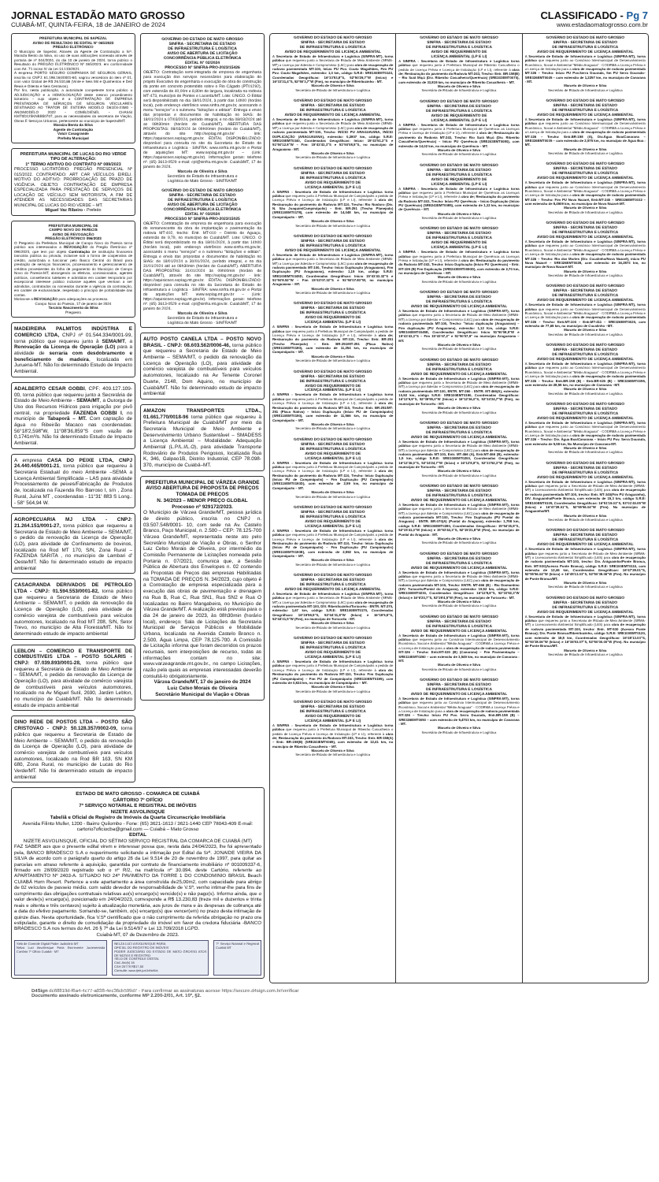JORNAL ESTADÃO MATO GROSSO
CUIABÁ-MT, QUINTA-FEIRA, 18 de JANEIRO de 2024
CLASSIFICADO - Pg 7
www.estadaomatogrosso.com.br
PREFEITURA MUNICIPAL DE SAPEZAL
AVISO DE RESULTADO DE EDITAL N° 065/2023
PREGÃO ELETRÔNICO
O Município de Sapezal, Através da Agente de Contratação a Srª. Maraiza Bento da Silva, no uso de suas atribuições nomeada através de portaria de nº 044/2024, do dia 10 de janeiro de 2024, torna público o Resultado do PREGÃO ELETRÔNICO Nº 065/2023. em conformidade com Art. 71 inciso IV da Lei 14.133/2021.
A empresa PORTO SEGURO COMPANHIA DE SEGUROS GERAIS, inscrita no CNPJ: 61.198.164/0001-60, sagrou vencedora do item nº 01, com valor Global de R$ 26.510,86 (Vinte e Seis Mil e Quinhentos e Dez Reais e Oitenta e Seis Centavos).
Por fim, nesta publicação, a autoridade competente torna público a ADJUDICAÇÃO e a HOMOLOGAÇÃO deste mesmo procedimento licitatório - cujo objeto é a CONTRATAÇÃO DE EMPRESA PRESTADORA DE SERVIÇOS DE SEGUROS VEICULARES DESTINADO AO TRATOR DE ESTEIRA MODELO D61EX-23M0 - ANO/MODELO 2022 - COMB.DIESEL - CHASSI KMT0D125KNBB50707, para as necessidades da secretaria de Viação, Obras E Serviços Urbanos, pertencente ao município de Sapezal/MT.
Maraiza Bento da Silva
Agente de Contratação
Valcir Casagrande
Prefeito Municipal
PREFEITURA MUNICIPAL DE LUCAS DO RIO VERDE
TIPO DE ALTERAÇÃO:
1º TERMO ADITIVO DO CONTRATO Nº 089/2023
PROCESSO LICITATÓRIO: PREGÃO PRESENCIAL Nº 015/2022. CONTRATADO: ART CAR VEÍCULOS EIRELI. MOTIVO DO ADITIVO: PRORROGAÇÃO DE PRAZO DE VIGÊNCIA. OBJETO: CONTRATAÇÃO DE EMPRESA ESPECIALIZADA PARA PRESTAÇÃO DE SERVIÇOS DE LOCAÇÃO DE VEÍCULO SEM MOTORISTA, A FIM DE ATENDER AS NECESSIDADES DAS SECRETARIAS MUNICIPAL DE LUCAS DO RIO VERDE – MT.
Miguel Vaz Ribeiro - Prefeito
PREFEITURA MUNICIPAL DE
CAMPO NOVO DO PARECIS
AVISO DE REVOGAÇÃO
PREGÃO ELETRÔNICO 096/2023
O Pregoeiro da Prefeitura Municipal de Campo Novo do Parecis torna público aos interessados a REVOGAÇÃO do Pregão Eletrônico nº 096/2023, que tem por objeto Contratação de instituição financeira bancária pública ou privada, inclusive sob a forma de cooperativa de crédito, autorizada a funcionar pelo Banco Central do Brasil para prestação de serviços financeiros, processamento e gerenciamento de créditos provenientes da folha de pagamento do Município de Campo Novo do Parecis-MT, abrangendo os efetivos, comissionados, agentes políticos, conselheiros tutelares e admitidos em caráter temporário por excepcional interesse público inclusive aqueles que venham a ser admitidos, contratados ou nomeados durante a vigência da contratação, em caráter de exclusividade, respeitado o princípio de portabilidade das contas.
Motiva-se a REVOGAÇÃO para adequações ao processo.
Campo Novo do Parecis, 17 de janeiro de 2024
Tarcísio Nascimento da Silva
Pregoeiro
MADEIREIRA PALMITOS INDÚSTRIA E COMERCIO LTDA, CNPJ nº 01.544.334/0001-99, torna público que requereu junto à SEMA/MT, a Renovação da Licença de Operação (LO) para a atividade de serraria com desdobramento e beneficiamento de madeira, localizada em Juruena-MT. Não foi determinado Estudo de Impacto Ambiental.
ADALBERTO CESAR GOBBI, CPF: 409.127.109-00, torna público que requereu junto a Secretária de Estado de Meio Ambiente - SEMA/MT, a Outorga de Uso dos Recursos Hídricos para irrigação por pivô central, na propriedade FAZENDA GOBBI I, no município de Tabaporã – MT. Com captação de água no Ribeirão Macaco nas coordenadas: 56°18'2,598"W, 11°08'36,859"S com vazão de 0,1741m³/s. Não foi determinado Estudo de Impacto Ambiental.
A empresa CASA DO PEIXE LTDA, CNPJ 24.440.465/0001-21, torna público que requereu à Secretaria Estadual do meio Ambiente –SEMA a Licença Ambiental Simplificada – LAS para atividade Processamento de peixes/Fabricação de Produtos de, localizada na Fazenda Rio Barroso I, s/n , Zona Rural, Juína MT , coordenadas - 11°31' 883 S Long.: - 58° 564,94 W.
AGROPECUARIA MJ LTDA - CNPJ: 21.264.151/0001-27, torna público que requereu a Secretaria de Estado de Meio Ambiente – SEMA/MT, o pedido da renovação da Licença de Operação (LO), para atividade de Confinamento de bovinos, localizado na Rod MT 170, S/N, Zona Rural – FAZENDA SARITA , no município de Lambari d' Oeste/MT. Não foi determinado estudo de impacto ambiental
CASAGRANDA DERIVADOS DE PETROLEO LTDA - CNPJ: 01.594.553/0001-82, torna público que requereu a Secretaria de Estado de Meio Ambiente – SEMA/MT, o pedido da renovação da Licença de Operação (LO), para atividade de comércio varejista de combustíveis para veículos automotores, localizado na Rod MT 208, S/N, Setor Trevo, no município de Alta Floresta/MT. Não foi determinado estudo de impacto ambiental
LEBLON – COMERCIO E TRANSPORTE DE COMBUSTIVEIS LTDA – POSTO SOLARIS - CNPJ: 07.039.893/0001-28, torna público que requereu a Secretaria de Estado de Meio Ambiente – SEMA/MT, o pedido da renovação da Licença de Operação (LO), para atividade de comércio varejista de combustíveis para veículos automotores, localizado na Av Miguel Sutil, 2690, Jardim Leblon, no município de Cuiabá/MT. Não foi determinado estudo de impacto ambiental
DINO REDE DE POSTOS LTDA – POSTO SÃO CRISTOVAO - CNPJ: 50.128.357/0002-09, torna público que requereu a Secretaria de Estado de Meio Ambiente – SEMA/MT, o pedido da renovação da Licença de Operação (LO), para atividade de comércio varejista de combustíveis para veículos automotores, localizado na Rod BR 163, SN KM 680, Zona Rural, no município de Lucas do Rio Verde/MT. Não foi determinado estudo de impacto ambiental
GOVERNO DO ESTADO DE MATO GROSSO
SINFRA - SECRETARIA DE ESTADO
DE INFRAESTRUTURA E LOGÍSTICA
AVISO DE ABERTURA DE LICITAÇÃO
CONCORRÊNCIA PÚBLICA ELETRÔNICA
EDITAL N° 02/2024
PROCESSO Nº SINFRA-PRO-2023/15426
OBJETO: Contratação semi-integrada de empresa de engenharia para execução dos serviços necessários para elaboração do projeto Executivo de engenharia e execução de obra de construção da ponte em concreto protendido sobre o Rio Cágado (PT01292), com extensão de 40,00m e 8,80m de largura, localizada na rodovia MT-473, município de Pontes e Lacerda/MT. Lote: ÚNICO. O Edital será disponibilizado no dia 18/01/2024, à partir das 14h00 (horário local), pelo endereço eletrônico www.sinfra.mt.gov.br, acessando o menu "serviços" e o submenu "licitações e editais". Entrega e envio das propostas e documentos de habilitação no SIAG: de 18/01/2024 a 07/03/2024, período integral, e no dia 08/03/2024 até as 08h30min (horário de Cuiabá/MT). ABERTURA DAS PROPOSTAS: 08/03/2024 às 09h00min (horário de Cuiabá/MT), através do site http://seplag.mt.gov.br/ - link: https://aquisicoes.seplag.mt.gov.br. EDITAL DISPONIBILIZADO: disponível para consulta no site da Secretaria de Estado de Infraestrutura e Logística - SINFRA: www.sinfra.mt.gov.br e Portal de aquisições MT: www.seplag.mt.gov.br – (Link: https://aquisicoes.seplag.mt.gov.br). Informações gerais: telefone nº. (65) 3613-0529 e-mail: cpl@sinfra.mt.gov.br. Cuiabá/MT, 17 de janeiro de 2024.
Marcelo de Oliveira e Silva
Secretário de Estado de Infraestrutura e
Logística de Mato Grosso - SINFRA/MT
GOVERNO DO ESTADO DE MATO GROSSO
SINFRA - SECRETARIA DE ESTADO
DE INFRAESTRUTURA E LOGÍSTICA
AVISO DE ABERTURA DE LICITAÇÃO
CONCORRÊNCIA PÚBLICA ELETRÔNICA
EDITAL N° 03/2024
PROCESSO Nº SINFRA-PRO-2023/15025
OBJETO: Contratação de empresa de engenharia para execução do remanescente da obra de implantação e pavimentação da rodovia MT-402, trecho: Entr. MT-010 – Distrito de Aguaçu, extensão de 9,79, no município de Cuiabá/MT. Lote: ÚNICO. O Edital será disponibilizado no dia 18/01/2024, à partir das 14h00 (horário local), pelo endereço eletrônico www.sinfra.mt.gov.br, acessando o menu "serviços" e o submenu "licitações e editais". Entrega e envio das propostas e documentos de habilitação no SIAG: de 18/01/2024 a 30/01/2024, período integral, e no dia 31/01/2024 até as 08h30min (horário de Cuiabá/MT). ABERTURA DAS PROPOSTAS: 31/01/2024 às 09h00min (horário de Cuiabá/MT), através do site http://seplag.mt.gov.br/ - link: https://aquisicoes.seplag.mt.gov.br. EDITAL DISPONIBILIZADO: disponível para consulta no site da Secretaria de Estado de Infraestrutura e Logística - SINFRA: www.sinfra.mt.gov.br e Portal de aquisições MT: www.seplag.mt.gov.br – (Link: https://aquisicoes.seplag.mt.gov.br). Informações gerais: telefone nº. (65) 3613-0529 e-mail: cpl@sinfra.mt.gov.br. Cuiabá/MT, 17 de janeiro de 2024.
Marcelo de Oliveira e Silva
Secretário de Estado de Infraestrutura e
Logística de Mato Grosso - SINFRA/MT
AUTO POSTO CANELA LTDA – POSTO NOVO BRASIL - CNPJ: 08.603.562/0006-46, torna público que requereu a Secretaria de Estado de Meio Ambiente – SEMA/MT, o pedido da renovação da Licença de Operação (LO), para atividade de comércio varejista de combustíveis para veículos automotores, localizado na Av Tenente Coronel Duarte, 2148, Dom Aquino, no município de Cuiabá/MT. Não foi determinado estudo de impacto ambiental
AMAZON TRANSPORTES LTDA., 01.661.770/0018-96 torna público que requereu à Prefeitura Municipal de Cuiabá/MT por meio da Secretaria Municipal de Meio Ambiente e Desenvolvimento Urbano Sustentável – SMADESS a Licença Ambiental – Modalidade: Adequação Ambiental (L.P/L.I/L.O), para atividade Transporte Rodoviário de Produtos Perigosos, localizada Rua K, 346, Galpao1B, Distrito Industrial, CEP 78.098-370, município de Cuiabá–MT.
PREFEITURA MUNICIPAL DE VÁRZEA GRANDE
AVISO ABERTURA DE PROPOSTA DE PREÇOS
TOMADA DE PREÇOS
N. 34/2023 – MENOR PREÇO GLOBAL
Processo nº 929172/2023.
O Município de Várzea Grande/MT, pessoa jurídica de direito público, inscrita no CNPJ n. 03.507.548/0001- 10, com sede na Av. Castelo Branco, Paço Municipal, n. 2.500 – CEP: 78.125-700 Várzea Grande/MT, representada neste ato pelo Secretário Municipal de Viação e Obras, o Senhor Luiz Celso Morais de Oliveira, por intermédio da Comissão Permanente de Licitações nomeada pela Portaria n. 07/2021, comunica que, a Sessão Pública de Abertura dos Envelopes n. 02 contendo as Propostas de Preços das empresas Habilitadas na TOMADA DE PREÇOS N. 34/2023, cujo objeto é a Contratação de empresa especializada para a execução das obras de pavimentação e drenagem na Rua B, Rua C, Rua SN1, Rua SN2 e Rua O localizadas no Bairro Mangabeira, no Município de Várzea Grande/MT. A realização está prevista para o dia 24 de janeiro de 2023, às 08h30min (horário local), endereço: Sala de Licitações da Secretaria Municipal de Serviços Públicos e Mobilidade Urbana, localizada na Avenida Castelo Branco n. 2.500, Água Limpa, CEP 78.125-700. A Comissão de Licitação informa que foram decorridos os prazos recursais, sem interposições de recurso, todas as informações contam no site: www.varzeagrande.mt.gov.br., no campo Licitações, razão pela quais as empresas interessadas deverão consultá-lo obrigatoriamente.
Várzea Grande/MT, 17 de janeiro de 2024
Luiz Celso Morais de Oliveira
Secretário Municipal de Viação e Obras
ESTADO DE MATO GROSSO - COMARCA DE CUIABÁ
CÁRTORIO 7º OFÍCIO
7º SERVIÇO NOTARIAL E REGISTRAL DE IMÓVEIS
NIZETE ASVOLINSQUE
Tabeliã e Oficial de Registro de Imóveis da Quarta Circunscrição Imobiliária
Avenida Filinto Muller, 1200 - Bairro Quilombo - Fone: (65) 3621-1613 / 3621-1440 CEP 78043-409 E-mail: cartorio7oficiocba@gmail.com — Cuiabá – Mato Grosso
EDITAL
NIZETE ASVOLINSQUE, OFICIAL DO SÉTIMO SERVIÇO REGISTRAL DA COMARCA DE CUIABÁ (MT)
FAZ SABER aos que o presente edital virem e interessar possa que, nesta data 24/04/2023, lhe foi apresentado pela, BANCO BRADESCO S.A o requerimento solicitando a intimação por Edital da Srª. JONAIDE VIEIRA DA SILVA de acordo com o parágrafo quarto do artigo 26 da Lei 9.514 de 20 de novembro de 1997, para quitar as parcelas em atraso referente à aquisição, garantida por contrato de financiamento imobiliário nº 001009337-6, firmado em 28/09/2020 registrado sob o nº R/2, na matrícula nº 30.094, deste Cartório, referente ao APARTAMENTO Nº 2403-A. SITUADO NO 24º PAVIMENTO DA TORRE 1 DO CONDOMINIO BRASIL Beach CUIABÁ Horn Resort. Pertence a este apartamento a área construída de25,00m2, com capacidade para abrigo de 02 veículos de passeio médio. com saldo devedor de responsabilidade de V.Sª, venho intimar-lhe para fins de cumprimento das obrigações contratuais relativas ao(s) encargo(s) vencido(s) e não pago(s). Informo ainda, que o valor deste(s) encargo(s), posicionado em 24/04/2023, corresponde a R$ 13.230,83 (treze mil e duzentos e trinta reais e oitenta e três centavos) sujeito à atualização monetária, aos juros de mora e às despesas de cobrança até a data do efetivo pagamento. Somando-se, também, o(s) encargo(s) que vencer(em) no prazo desta intimação de quinze dias. Nesta oportunidade, fica V.Sª cientificado que o não cumprimento da referida obrigação no prazo ora estipulado, garante o direito de consolidação da propriedade do imóvel em favor da credora fiduciária -BANCO BRADESCO S.A nos termos do Art. 26 § 7º da Lei 9.514/97 e Lei 13.709/2018 LGPD.
Cuiabá-MT, 07 de Dezembro de 2023.
Selo de Controle Digital Poder Judiciário MT
Nelza Luci Asvolinsque Faria Escrevente Juramentada Cartório 7º Ofício Cuiabá - MT
NELZA LUCI ASVOLINSQUE FARIA
OFICIAL DO REGISTRO DE IMÓVEIS
PODER JUDICIÁRIO DO ESTADO DE MATO GROSSO ATOS DE NOTAS E REGISTRO
SELO DE CONTROLE DIGITAL
Cod. Ato(s) 16
CAH 25778 R$17,50
Consulte: www.tjmt.jus.br/selos
7º Serviço Notarial e Registral Cuiabá MT
GOVERNO DO ESTADO DE MATO GROSSO
SINFRA - SECRETARIA DE ESTADO
DE INFRAESTRUTURA E LOGÍSTICA
AVISO DE REQUERIMENTO DE LICENÇA AMBIENTAL
A Secretaria de Estado de Infraestrutura e Logística (SINFRA-MT), torna público que requereu junto a Secretaria de Estado de Meio Ambiente (SEMA-MT) a Licença por Adesão e Compromisso (LAC) para obra de recuperação de rodovia pavimentada MT-100, Início PU Pov. Couto Magalhães, Fim PU Pov. Couto Magalhães, extensão: 1,0 km, código S.R.E: SRE100EMT0143, Coordenadas Geográficas: 16°33'53,8"S, 52°50'29,7"W (Início) e 16°33'31,4"S, 52°50'3,7"W (Fim), no município de Ribeirãozinho - MT.
Marcelo de Oliveira e Silva
Secretário de Estado de Infraestrutura e Logística
GOVERNO DO ESTADO DE MATO GROSSO
SINFRA - SECRETARIA DE ESTADO
DE INFRAESTRUTURA E LOGÍSTICA
AVISO DE REQUERIMENTO DE LICENÇA AMBIENTAL
A Secretaria de Estado de Infraestrutura e Logística (SINFRA-MT), torna público que requereu junto a Secretaria de Estado de Meio Ambiente (SEMA-MT) a Licença por Adesão e Compromisso (LAC) para obra de recuperação de rodovia pavimentada MT-100, Trecho: INÍCIO PU ARAGUAIANA, INÍCIO DUPLICAÇÃO (ARAGUAIANA), extensão: 0,2807 km, código S.R.E: SRE100EMT0340, Coordenadas Geográficas: Início: 15°43'51.2"S e 51°50'12.8"W – Fim: 15°43'43,3"S e 51°50'08,5"S, no município de Araguaiana - MT.
Marcelo de Oliveira e Silva
Secretário de Estado de Infraestrutura e Logística
GOVERNO DO ESTADO DE MATO GROSSO
SINFRA - SECRETARIA DE ESTADO
DE INFRAESTRUTURA E LOGÍSTICA
AVISO DE REQUERIMENTO DE
LICENÇA AMBIENTAL (LP E LI)
A SINFRA - Secretaria de Estado de Infraestrutura e Logística torna público que requereu junto à Prefeitura Municipal de Campinápolis o pedido de Licença Prévia e Licença de Instalação (LP e LI), referente à obra de; Restauração do pavimento da Rodovia MT-110, Trecho: Rio Noidoro (Div. N. São Joaquim/Campinápolis) – Entr. BR-251 (Trecho Planejado) (SRE110EMT0178), com extensão de 14,048 km, no município de Campinápolis – MT.
Marcelo de Oliveira e Silva
Secretário de Estado de Infraestrutura e Logística
GOVERNO DO ESTADO DE MATO GROSSO
SINFRA - SECRETARIA DE ESTADO
DE INFRAESTRUTURA E LOGÍSTICA
AVISO DE REQUERIMENTO DE LICENÇA AMBIENTAL
A Secretaria de Estado de Infraestrutura e Logística (SINFRA-MT), torna público que requereu junto a Secretaria de Estado de Meio Ambiente (SEMA-MT) a Licença por Adesão e Compromisso (LAC) para obra de recuperação de rodovia pavimentada MT-100, Trecho: Início Duplicação (Araguaiana), Fim Duplicação (PU Araguaiana), extensão: 1,15 km, código S.R.E: SRE100EMT0345D, Coordenadas Geográficas: Início 15°43'43.32"S e 51°50'8.52"W – Fim 15°43'07.32"S e 51°50'07.80"W, no município Araguaiana – MT.
Marcelo de Oliveira e Silva
Secretário de Estado de Infraestrutura e Logística
GOVERNO DO ESTADO DE MATO GROSSO
SINFRA - SECRETARIA DE ESTADO
DE INFRAESTRUTURA E LOGÍSTICA
AVISO DE REQUERIMENTO DE
LICENÇA AMBIENTAL (LP E LI)
A SINFRA - Secretaria de Estado de Infraestrutura e Logística torna público que requereu junto à Prefeitura Municipal de Campinápolis o pedido de Licença Prévia e Licença de Instalação (LP e LI), referente à obra de; Restauração do pavimento da Rodovia MT-110, Trecho: Entr. BR-251 (Trecho Planejado) – Entr. BR-251/MT-251 (Placa Nativa) (SRE110EMT0180), com extensão de 11,254 km, no município de Campinápolis – MT.
Marcelo de Oliveira e Silva
Secretário de Estado de Infraestrutura e Logística
GOVERNO DO ESTADO DE MATO GROSSO
SINFRA - SECRETARIA DE ESTADO
DE INFRAESTRUTURA E LOGÍSTICA
AVISO DE REQUERIMENTO DE
LICENÇA AMBIENTAL (LP E LI)
A SINFRA - Secretaria de Estado de Infraestrutura e Logística torna público que requereu junto à Prefeitura Municipal de Campinápolis o pedido de Licença Prévia e Licença de Instalação (LP e LI), referente à obra de; Restauração do pavimento da Rodovia MT-110, Trecho: Entr. BR-251/MT-251 (Placa Nativa) – Início Duplicação (Início PU de Campinápolis) (SRE110EMT0190), com extensão de 11,566 km, no município de Campinápolis – MT.
Marcelo de Oliveira e Silva
Secretário de Estado de Infraestrutura e Logística
GOVERNO DO ESTADO DE MATO GROSSO
SINFRA - SECRETARIA DE ESTADO
DE INFRAESTRUTURA E LOGÍSTICA
AVISO DE REQUERIMENTO DE
LICENÇA AMBIENTAL (LP E LI)
A SINFRA - Secretaria de Estado de Infraestrutura e Logística torna público que requereu junto à Prefeitura Municipal de Campinápolis o pedido de Licença Prévia e Licença de Instalação (LP e LI), referente à obra de; Restauração do pavimento da Rodovia MT-110, Trecho: Início Duplicação (Início PU de Campinápolis) – Fim Duplicação (PU Campinápolis) (SRE110EMT0193D), com extensão de 2,59 km, no município de Campinápolis – MT.
Marcelo de Oliveira e Silva
Secretário de Estado de Infraestrutura e Logística
GOVERNO DO ESTADO DE MATO GROSSO
SINFRA - SECRETARIA DE ESTADO
DE INFRAESTRUTURA E LOGÍSTICA
AVISO DE REQUERIMENTO DE
LICENÇA AMBIENTAL (LP E LI)
A SINFRA - Secretaria de Estado de Infraestrutura e Logística torna público que requereu junto à Prefeitura Municipal de Campinápolis o pedido de Licença Prévia e Licença de Instalação (LP e LI), referente à obra de; Restauração do pavimento da Rodovia MT-110, Trecho: Início Duplicação (Início PU de Campinápolis) – Fim Duplicação (PU Campinápolis) (SRE110EMT0193E), com extensão de 2,592 km, no município de Campinápolis – MT.
Marcelo de Oliveira e Silva
Secretário de Estado de Infraestrutura e Logística
GOVERNO DO ESTADO DE MATO GROSSO
SINFRA - SECRETARIA DE ESTADO
DE INFRAESTRUTURA E LOGÍSTICA
AVISO DE REQUERIMENTO DE LICENÇA AMBIENTAL
A Secretaria de Estado de Infraestrutura e Logística (SINFRA-MT), torna público que requereu junto a Secretaria de Estado de Meio Ambiente (SEMA-MT) a Licença por Adesão e Compromisso (LAC) para obra de recuperação de rodovia pavimentada MT-100, DIV. Ribeirãozinho/Torixoréu - ENTR. MT-270, extensão: 1,67 km, código S.R.E: SRE100EMT0170, Coordenadas Geográficas: 16°19'59,5"S, 52°44'31,8"W (Início) e 16°19'5,5"S, 52°44'31,5"W (Fim), no município de Torixoréu - MT.
Marcelo de Oliveira e Silva
Secretário de Estado de Infraestrutura e Logística
GOVERNO DO ESTADO DE MATO GROSSO
SINFRA - SECRETARIA DE ESTADO
DE INFRAESTRUTURA E LOGÍSTICA
AVISO DE REQUERIMENTO DE
LICENÇA AMBIENTAL (LP E LI)
A SINFRA - Secretaria de Estado de Infraestrutura e Logística torna público que requereu junto à Prefeitura Municipal de Campinápolis o pedido de Licença Prévia e Licença de Instalação (LP e LI), referente à obra de; Restauração do pavimento da Rodovia MT-110, Trecho: Fim Duplicação (PU Campinápolis) – Fim PU de Campinápolis (SRE110EMT0195), com extensão de 0,824 km, no município de Campinápolis – MT.
Marcelo de Oliveira e Silva
Secretário de Estado de Infraestrutura e Logística
GOVERNO DO ESTADO DE MATO GROSSO
SINFRA - SECRETARIA DE ESTADO
DE INFRAESTRUTURA E LOGÍSTICA
AVISO DE REQUERIMENTO DE
LICENÇA AMBIENTAL (LP E LI)
A SINFRA - Secretaria de Estado de Infraestrutura e Logística torna público que requereu junto à Prefeitura Municipal de Ribeirão Cascalheira o pedido de Licença Prévia e Licença de Instalação (LP e LI), referente à obra de; Restauração do pavimento da Rodovia MT-243, Trecho: Entr. BR-158(A) – Entr. BR-158(B) (SRE243EMT0065), com extensão de 12,41 km, no município de Ribeirão Cascalheira – MT.
Marcelo de Oliveira e Silva
Secretário de Estado de Infraestrutura e Logística
GOVERNO DO ESTADO DE MATO GROSSO
SINFRA - SECRETARIA DE ESTADO
DE INFRAESTRUTURA E LOGÍSTICA
AVISO DE REQUERIMENTO DE
LICENÇA AMBIENTAL (LP E LI)
A SINFRA - Secretaria de Estado de Infraestrutura e Logística torna público que requereu junto à Prefeitura Municipal de Ribeirão Cascalheira o pedido de Licença Prévia e Licença de Instalação (LP e LI), referente à obra de; Restauração do pavimento da Rodovia MT-243, Trecho: Entr. BR-158(B) – Rio Suiá Miçú (Div. Ribeirão Cascalheira/Querência) (SRE243EMT0070), com extensão de 33,819 km, no município de Ribeirão Cascalheira – MT.
Marcelo de Oliveira e Silva
Secretário de Estado de Infraestrutura e Logística
GOVERNO DO ESTADO DE MATO GROSSO
SINFRA - SECRETARIA DE ESTADO
DE INFRAESTRUTURA E LOGÍSTICA
AVISO DE REQUERIMENTO DE
LICENÇA AMBIENTAL (LP E LI)
A SINFRA - Secretaria de Estado de Infraestrutura e Logística torna público que requereu junto à Prefeitura Municipal de Querência as Licenças Prévia e Licença de Instalação (LP e LI), referente à obra de; Restauração do pavimento da Rodovia MT-243, Trecho: Rio Suiá Miçú (Div. Ribeirão Cascalheira/Querência) – Início PU Querência (SRE243EMT0080), com extensão de 14,02 km, no município de Querência – MT.
Marcelo de Oliveira e Silva
Secretário de Estado de Infraestrutura e Logística
GOVERNO DO ESTADO DE MATO GROSSO
SINFRA - SECRETARIA DE ESTADO
DE INFRAESTRUTURA E LOGÍSTICA
AVISO DE REQUERIMENTO DE
LICENÇA AMBIENTAL (LP E LI)
A SINFRA - Secretaria de Estado de Infraestrutura e Logística torna público que requereu junto à Prefeitura Municipal de Querência as Licenças Prévia e Instalação (LP e LI), referente à obra de; Restauração do pavimento da Rodovia MT-243, Trecho: Início PU Querência – Início Duplicação (Início PU Querência) (SRE243EMT0085), com extensão de 1,32 km, no município de Querência – MT.
Marcelo de Oliveira e Silva
Secretário de Estado de Infraestrutura e Logística
GOVERNO DO ESTADO DE MATO GROSSO
SINFRA - SECRETARIA DE ESTADO
DE INFRAESTRUTURA E LOGÍSTICA
AVISO DE REQUERIMENTO DE
LICENÇA AMBIENTAL (LP E LI)
A SINFRA - Secretaria de Estado de Infraestrutura e Logística torna público que requereu junto à Prefeitura Municipal de Querência as Licenças Prévia e Instalação (LP e LI), referente à obra de; Restauração do pavimento da Rodovia MT-243, Trecho: Início Duplicação (Início PU Querência) – Entr. MT-109 (B) Fim Duplicação (SRE243EMT0090D), com extensão de 2,70 km, no município de Querência – MT.
Marcelo de Oliveira e Silva
Secretário de Estado de Infraestrutura e Logística
GOVERNO DO ESTADO DE MATO GROSSO
SINFRA - SECRETARIA DE ESTADO
DE INFRAESTRUTURA E LOGÍSTICA
AVISO DE REQUERIMENTO DE LICENÇA AMBIENTAL
A Secretaria de Estado de Infraestrutura e Logística (SINFRA-MT), torna público que requereu junto a Secretaria de Estado de Meio Ambiente (SEMA-MT) a Licença por Adesão e Compromisso (LAC) para obra de recuperação de rodovia pavimentada MT-100, Trecho: "Início duplicação (Araguaiana) – Fim duplicação (PU Araguaiana), extensão: 1,12 Km, código S.R.E: SRE100EMT0345E, Coordenadas Geográficas: Início 51°50'08,5"W e 15°43'43,3"S – Fim 15°43'07,2" e 51°50'07,9" no município Araguaiana – MT.
Marcelo de Oliveira e Silva
Secretário de Estado de Infraestrutura e Logística
GOVERNO DO ESTADO DE MATO GROSSO
SINFRA - SECRETARIA DE ESTADO
DE INFRAESTRUTURA E LOGÍSTICA
AVISO DE REQUERIMENTO DE LICENÇA AMBIENTAL
A Secretaria de Estado de Infraestrutura e Logística (SINFRA-MT), torna público que requereu junto a Secretaria de Estado de Meio Ambiente (SEMA-MT) a Licença por Adesão e Compromisso (LAC) para obra de recuperação de rodovia pavimentada MT-100, ENTR. MT-260 - ENTR. MT-466(A), extensão: 10,92 km, código S.R.E: SRE100EMT0190, Coordenadas Geográficas: 16°12'9,9"S, 52°39'55,0"W (Início) e 16°12'36,0"S, 52°34'24,7"W (Fim), no município de Torixoréu - MT.
Marcelo de Oliveira e Silva
Secretário de Estado de Infraestrutura e Logística
GOVERNO DO ESTADO DE MATO GROSSO
SINFRA - SECRETARIA DE ESTADO
DE INFRAESTRUTURA E LOGÍSTICA
AVISO DE REQUERIMENTO DE LICENÇA AMBIENTAL
A Secretaria de Estado de Infraestrutura e Logística (SINFRA-MT), torna público que requereu junto a Secretaria de Estado de Meio Ambiente (SEMA-MT) a Licença por Adesão e Compromisso (LAC) para obra de recuperação de rodovia pavimentada MT-100, Entr. MT-466 (A), Entr.MT-466 (B), extensão: 1,5 km, código S.R.E: SRE100EMT0200, Coordenadas Geográficas: 16°12'36,0"S, 52°34'24,7"W (Início) e 16°12'8,8"S, 52°33'52,3"W (Fim), no município de Torixoréu - MT.
Marcelo de Oliveira e Silva
Secretário de Estado de Infraestrutura e Logística
GOVERNO DO ESTADO DE MATO GROSSO
SINFRA - SECRETARIA DE ESTADO
DE INFRAESTRUTURA E LOGÍSTICA
AVISO DE REQUERIMENTO DE LICENÇA AMBIENTAL
A Secretaria de Estado de Infraestrutura e Logística (SINFRA-MT), torna público que requereu junto a Secretaria de Estado de Meio Ambiente (SEMA-MT) a Licença por Adesão e Compromisso (LAC) para obra de recuperação de rodovia pavimentada MT-100, Trecho: Fim Duplicação (PU Pontal do Araguaia) - ENTR. BR-070(A) (Pontal do Araguaia), extensão: 1,758 km, código S.R.E: SRE100EMT0280, Coordenadas Geográficas: 15°54'35,9"S, 52°15'41,0"W (Início) e 15°53'44,3"S, 52°15'21,8"W (Fim), no município de Pontal do Araguaia - MT.
Marcelo de Oliveira e Silva
Secretário de Estado de Infraestrutura e Logística
GOVERNO DO ESTADO DE MATO GROSSO
SINFRA - SECRETARIA DE ESTADO
DE INFRAESTRUTURA E LOGÍSTICA
AVISO DE REQUERIMENTO DE LICENÇA AMBIENTAL
A Secretaria de Estado de Infraestrutura e Logística (SINFRA-MT), torna público que requereu junto a Secretaria de Estado de Meio Ambiente (SEMA-MT) a Licença por Adesão e Compromisso (LAC) para obra de recuperação de rodovia pavimentada MT-100, Trecho: ENTR. MT-466 (B) - Rio Diamantino (DIV. Torixoréu/Pontal do Araguaia), extensão: 19,52 km, código S.R.E: SRE100EMT0230, Coordenadas Geográficas: 16°12'8,8"S, 52°33'52,3"W (Início) e 16°6'20,7"S, 52°29'4,5"W (Fim), no município de Torixoréu - MT.
Marcelo de Oliveira e Silva
Secretário de Estado de Infraestrutura e Logística
GOVERNO DO ESTADO DE MATO GROSSO
SINFRA - SECRETARIA DE ESTADO
DE INFRAESTRUTURA E LOGÍSTICA
AVISO DE REQUERIMENTO DE LICENÇA AMBIENTAL
A Secretaria de Estado de Infraestrutura e Logística (SINFRA-MT), torna público que requereu junto ao Consórcio Intermunicipal de Desenvolvimento Econômico, Social e Ambiental "Médio Araguaia" - CODEMA a Licença Prévia e a Licença de Instalação para a obra de recuperação de rodovia pavimentada MT-326 – Trecho: Entr.MT-020 (B) (Canarana) – Fim Pavimentação – SRE110EMT0260 – com extensão de 3,549 km, no município de Canarana - MT.
Marcelo de Oliveira e Silva
Secretário de Estado de Infraestrutura e Logística
GOVERNO DO ESTADO DE MATO GROSSO
SINFRA - SECRETARIA DE ESTADO
DE INFRAESTRUTURA E LOGÍSTICA
AVISO DE REQUERIMENTO DE LICENÇA AMBIENTAL
A Secretaria de Estado de Infraestrutura e Logística (SINFRA-MT), torna público que requereu junto ao Consórcio Intermunicipal de Desenvolvimento Econômico, Social e Ambiental "Médio Araguaia" - CODEMA a Licença Prévia e a Licença de Instalação para a obra de recuperação de rodovia pavimentada MT-326 – Trecho: Início PU Pov. Serra Dourada, Entr.BR-158 (B) – SRE326EMT0050 – com extensão de 9,4703 km, no município de Canarana - MT.
Marcelo de Oliveira e Silva
Secretário de Estado de Infraestrutura e Logística
GOVERNO DO ESTADO DE MATO GROSSO
SINFRA - SECRETARIA DE ESTADO
DE INFRAESTRUTURA E LOGÍSTICA
AVISO DE REQUERIMENTO DE LICENÇA AMBIENTAL
A Secretaria de Estado de Infraestrutura e Logística (SINFRA-MT), torna público que requereu junto ao Consórcio Intermunicipal de Desenvolvimento Econômico, Social e Ambiental "Médio Araguaia" - CODEMA a Licença Prévia e a Licença de Instalação para a obra de recuperação de rodovia pavimentada MT-326 – Trecho: Início PU Pov.Serra Dourada, fim PU Serra Dourada– SRE326EMT0045 – com extensão de 1,2257 km, no município de Canarana - MT.
Marcelo de Oliveira e Silva
Secretário de Estado de Infraestrutura e Logística
GOVERNO DO ESTADO DE MATO GROSSO
SINFRA - SECRETARIA DE ESTADO
DE INFRAESTRUTURA E LOGÍSTICA
AVISO DE REQUERIMENTO DE LICENÇA AMBIENTAL
A Secretaria de Estado de Infraestrutura e Logística (SINFRA-MT), torna público que requereu junto ao Consórcio Intermunicipal de Desenvolvimento Econômico, Social e Ambiental "Médio Araguaia" - CODEMA a Licença Prévia e a Licença de Instalação para a obra de recuperação de rodovia pavimentada MT-326 – Trecho: Entr.BR-158 (A), Div.Água Boa/Canarana – SRE326EMT0035 – com extensão de 2,575 km, no município de Água Boa - MT.
Marcelo de Oliveira e Silva
Secretário de Estado de Infraestrutura e Logística
GOVERNO DO ESTADO DE MATO GROSSO
SINFRA - SECRETARIA DE ESTADO
DE INFRAESTRUTURA E LOGÍSTICA
AVISO DE REQUERIMENTO DE LICENÇA AMBIENTAL
A Secretaria de Estado de Infraestrutura e Logística (SINFRA-MT), torna público que requereu junto ao Consórcio Intermunicipal de Desenvolvimento Econômico, Social e Ambiental "Médio Araguaia" - CODEMA a Licença Prévia e a Licença de Instalação para a obra de recuperação de rodovia pavimentada MT-326 – Trecho: Fim PU Nova Nazaré, Entr.MT-240 – SRE326EMT0032 – com extensão de 8,4909 km, no município de Nova Nazaré-MT.
Marcelo de Oliveira e Silva
Secretário de Estado de Infraestrutura e Logística
GOVERNO DO ESTADO DE MATO GROSSO
SINFRA - SECRETARIA DE ESTADO
DE INFRAESTRUTURA E LOGÍSTICA
AVISO DE REQUERIMENTO DE LICENÇA AMBIENTAL
A Secretaria de Estado de Infraestrutura e Logística (SINFRA-MT), torna público que requereu junto ao Consórcio Intermunicipal de Desenvolvimento Econômico, Social e Ambiental "Médio Araguaia" - CODEMA a Licença Prévia e a Licença de Instalação para a obra de recuperação de rodovia pavimentada MT-326 – Trecho: Rio das Mortes (Div. Cocalinho/Nova Nazaré), início PU Nova Nazaré – SRE326EMT0028, com extensão de 16,2873 km, no município de Nova Nazaré-MT.
Marcelo de Oliveira e Silva
Secretário de Estado de Infraestrutura e Logística
GOVERNO DO ESTADO DE MATO GROSSO
SINFRA - SECRETARIA DE ESTADO
DE INFRAESTRUTURA E LOGÍSTICA
AVISO DE REQUERIMENTO DE LICENÇA AMBIENTAL
A Secretaria de Estado de Infraestrutura e Logística (SINFRA-MT), torna público que requereu junto ao Consórcio Intermunicipal de Desenvolvimento Econômico, Social e Ambiental "Médio Araguaia" - CODEMA a Licença Prévia e a Licença de Instalação para a obra de recuperação de rodovia pavimentada MT-326 – Trecho: Entr.MT-100 – Entr.MT-411 – SRE326EMT0020, com extensão de 77,69 km, no município de Cocalinho –MT.
Marcelo de Oliveira e Silva
Secretário de Estado de Infraestrutura e Logística
GOVERNO DO ESTADO DE MATO GROSSO
SINFRA - SECRETARIA DE ESTADO
DE INFRAESTRUTURA E LOGÍSTICA
AVISO DE REQUERIMENTO DE LICENÇA AMBIENTAL
A Secretaria de Estado de Infraestrutura e Logística (SINFRA-MT), torna público que requereu junto ao Consórcio Intermunicipal de Desenvolvimento Econômico, Social e Ambiental "Médio Araguaia" - CODEMA a Licença Prévia e a Licença de Instalação para a obra de recuperação de rodovia pavimentada MT-326 – Trecho: Entr.BR-158 (B) – Entr.BR-020 (B) – SRE326EMT0055, com extensão de 28,59 km, no município de Canarana –MT.
Marcelo de Oliveira e Silva
Secretário de Estado de Infraestrutura e Logística
GOVERNO DO ESTADO DE MATO GROSSO
SINFRA - SECRETARIA DE ESTADO
DE INFRAESTRUTURA E LOGÍSTICA
AVISO DE REQUERIMENTO DE LICENÇA AMBIENTAL
A Secretaria de Estado de Infraestrutura e Logística (SINFRA-MT), torna público que requereu junto ao Consórcio Intermunicipal de Desenvolvimento Econômico, Social e Ambiental "Médio Araguaia" - CODEMA a Licença Prévia e a Licença de Instalação para a obra de recuperação de rodovia pavimentada MT-326 – Trecho: Div. Água Boa/Canarana – Início PU Pov. Serra Dourada, com extensão de 5,58 km, No Município de Canarana-MT.
Marcelo de Oliveira e Silva
Secretário de Estado de Infraestrutura e Logística
GOVERNO DO ESTADO DE MATO GROSSO
SINFRA - SECRETARIA DE ESTADO
DE INFRAESTRUTURA E LOGÍSTICA
AVISO DE REQUERIMENTO DE LICENÇA AMBIENTAL
A Secretaria de Estado de Infraestrutura e Logística (SINFRA-MT), torna público que requereu junto a Secretaria de Estado de Meio Ambiente (SEMA-MT) o Licenciamento Ambiental Simplificado (LAS) para obra de recuperação de rodovia pavimentada MT-100, trecho: Entr. MT-340(Fim PU Araguainha), DIV. Araguainha/Ponte Branca, com extensão de 15,3 km, código S.R.E: SRE100EMT0105, Coordenadas Geográficas: 16°51'19.01"S, 53°01'40.05"W (Início) e 16°47'28.01"S, 52°55'56.04"W (Fim). No município de Araguainha/MT.
Marcelo de Oliveira e Silva
Secretário de Estado de Infraestrutura e Logística
GOVERNO DO ESTADO DE MATO GROSSO
SINFRA - SECRETARIA DE ESTADO
DE INFRAESTRUTURA E LOGÍSTICA
AVISO DE REQUERIMENTO DE LICENÇA AMBIENTAL
A Secretaria de Estado de Infraestrutura e Logística (SINFRA-MT), torna público que requereu junto a Secretaria de Estado de Meio Ambiente (SEMA-MT) o Licenciamento Ambiental Simplificado (LAS) para obra de recuperação de rodovia pavimentada MT-100, trecho: Div. Aráguainha/Ponte Branca, Entr. MT-530(Acesso Ponte Branca), código S.R.E: SRE100EMT0110, com extensão de 12,46 km, Coordenadas Geográficas: 16°47'28.01"S, 52°55'56.04"W (Início) e 16°45'13.03"S, 52°50'38.06"W (Fim). No município de Ponte Branca/MT.
Marcelo de Oliveira e Silva
Secretário de Estado de Infraestrutura e Logística
GOVERNO DO ESTADO DE MATO GROSSO
SINFRA - SECRETARIA DE ESTADO
DE INFRAESTRUTURA E LOGÍSTICA
AVISO DE REQUERIMENTO DE LICENÇA AMBIENTAL
A Secretaria de Estado de Infraestrutura e Logística (SINFRA-MT), torna público que requereu junto a Secretaria de Estado de Meio Ambiente (SEMA-MT) o Licenciamento Ambiental Simplificado (LAS) para obra de recuperação de rodovia pavimentada MT-100, trecho: Entr. MT-530 (Acesso Ponte Branca); Div. Ponte Branca/Ribeirãozinho, código S.R.E: SRE100EMT0120, com extensão de 18,8 km, Coordenadas Geográficas: 16°45'13.03"S, 52°50'38.06"W (Início) e 16°36'53.07"S, 52°50'00.00"W (Fim). No município de Ponte Branca/MT.
Marcelo de Oliveira e Silva
Secretário de Estado de Infraestrutura e Logística
D4Sign dc68819d-f6a4-4c77-a038-4ec36cb599d7 - Para confirmar as assinaturas acesse https://secure.d4sign.com.br/verificar
Documento assinado eletronicamente, conforme MP 2.200-2/01, Art. 10º, §2.